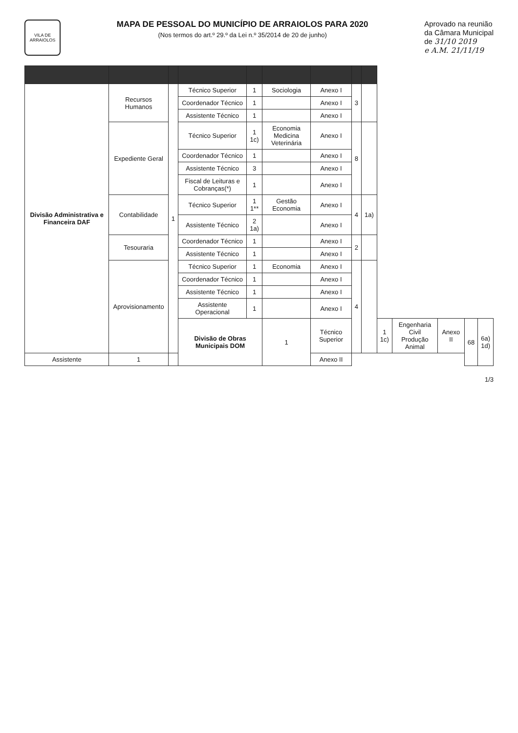VILA DE ARRAIOLOS
MAPA DE PESSOAL DO MUNICÍPIO DE ARRAIOLOS PARA 2020
(Nos termos do art.º 29.º da Lei n.º 35/2014 de 20 de junho)
Aprovado na reunião
da Câmara Municipal
de 31/10 2019
e A.M. 21/11/19
| Divisão Administrativa e Financeira DAF | Recursos Humanos | 1 | Técnico Superior | 1 | Sociologia | Anexo I | 3 | | | | | | |
| | | | Coordenador Técnico | 1 | | Anexo I | | | | | | | |
| | | | Assistente Técnico | 1 | | Anexo I | | | | | | | |
| | Expediente Geral | | Técnico Superior | 1 1c) | Economia Medicina Veterinária | Anexo I | 8 | | | | | | |
| | | | Coordenador Técnico | 1 | | Anexo I | | | | | | | |
| | | | Assistente Técnico | 3 | | Anexo I | | | | | | | |
| | | | Fiscal de Leituras e Cobranças(*) | 1 | | Anexo I | | | | | | | |
| | Contabilidade | | Técnico Superior | 1 1** | Gestão Economia | Anexo I | 4 | 1a) | | | | | |
| | | | Assistente Técnico | 2 1a) | | Anexo I | | | | | | | |
| | Tesouraria | | Coordenador Técnico | 1 | | Anexo I | 2 | | | | | | |
| | | | Assistente Técnico | 1 | | Anexo I | | | | | | | |
| | Aprovisionamento | | Técnico Superior | 1 | Economia | Anexo I | 4 | | | | | | |
| | | | Coordenador Técnico | 1 | | Anexo I | | | | | | | |
| | | | Assistente Técnico | 1 | | Anexo I | | | | | | | |
| | | | Assistente Operacional | 1 | | Anexo I | | | | | | | |
| | | | Divisão de Obras Municipais DOM | | 1 | Técnico Superior | | | 1 1c) | Engenharia Civil Produção Animal | Anexo II | 68 | 6a) 1d) |
| Assistente | 1 | | | | | Anexo II | | | | | | | |
1/3